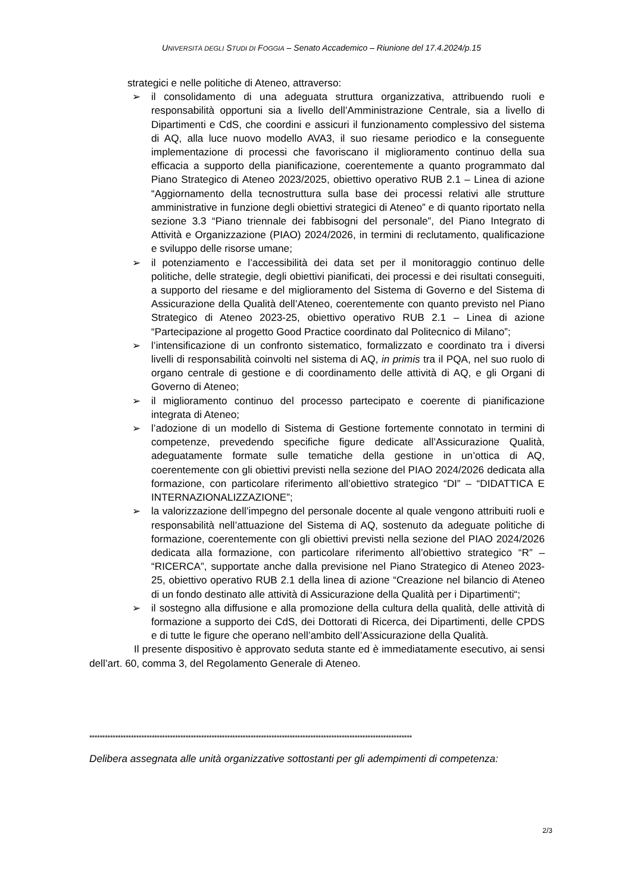UNIVERSITÀ DEGLI STUDI DI FOGGIA – Senato Accademico – Riunione del 17.4.2024/p.15
strategici e nelle politiche di Ateneo, attraverso:
➢ il consolidamento di una adeguata struttura organizzativa, attribuendo ruoli e responsabilità opportuni sia a livello dell’Amministrazione Centrale, sia a livello di Dipartimenti e CdS, che coordini e assicuri il funzionamento complessivo del sistema di AQ, alla luce nuovo modello AVA3, il suo riesame periodico e la conseguente implementazione di processi che favoriscano il miglioramento continuo della sua efficacia a supporto della pianificazione, coerentemente a quanto programmato dal Piano Strategico di Ateneo 2023/2025, obiettivo operativo RUB 2.1 – Linea di azione “Aggiornamento della tecnostruttura sulla base dei processi relativi alle strutture amministrative in funzione degli obiettivi strategici di Ateneo” e di quanto riportato nella sezione 3.3 “Piano triennale dei fabbisogni del personale”, del Piano Integrato di Attività e Organizzazione (PIAO) 2024/2026, in termini di reclutamento, qualificazione e sviluppo delle risorse umane;
➢ il potenziamento e l’accessibilità dei data set per il monitoraggio continuo delle politiche, delle strategie, degli obiettivi pianificati, dei processi e dei risultati conseguiti, a supporto del riesame e del miglioramento del Sistema di Governo e del Sistema di Assicurazione della Qualità dell’Ateneo, coerentemente con quanto previsto nel Piano Strategico di Ateneo 2023-25, obiettivo operativo RUB 2.1 – Linea di azione “Partecipazione al progetto Good Practice coordinato dal Politecnico di Milano”;
➢ l’intensificazione di un confronto sistematico, formalizzato e coordinato tra i diversi livelli di responsabilità coinvolti nel sistema di AQ, in primis tra il PQA, nel suo ruolo di organo centrale di gestione e di coordinamento delle attività di AQ, e gli Organi di Governo di Ateneo;
➢ il miglioramento continuo del processo partecipato e coerente di pianificazione integrata di Ateneo;
➢ l’adozione di un modello di Sistema di Gestione fortemente connotato in termini di competenze, prevedendo specifiche figure dedicate all’Assicurazione Qualità, adeguatamente formate sulle tematiche della gestione in un’ottica di AQ, coerentemente con gli obiettivi previsti nella sezione del PIAO 2024/2026 dedicata alla formazione, con particolare riferimento all’obiettivo strategico “DI” – “DIDATTICA E INTERNAZIONALIZZAZIONE”;
➢ la valorizzazione dell’impegno del personale docente al quale vengono attribuiti ruoli e responsabilità nell’attuazione del Sistema di AQ, sostenuto da adeguate politiche di formazione, coerentemente con gli obiettivi previsti nella sezione del PIAO 2024/2026 dedicata alla formazione, con particolare riferimento all’obiettivo strategico “R” – “RICERCA”, supportate anche dalla previsione nel Piano Strategico di Ateneo 2023-25, obiettivo operativo RUB 2.1 della linea di azione “Creazione nel bilancio di Ateneo di un fondo destinato alle attività di Assicurazione della Qualità per i Dipartimenti“;
➢ il sostegno alla diffusione e alla promozione della cultura della qualità, delle attività di formazione a supporto dei CdS, dei Dottorati di Ricerca, dei Dipartimenti, delle CPDS e di tutte le figure che operano nell’ambito dell’Assicurazione della Qualità.
Il presente dispositivo è approvato seduta stante ed è immediatamente esecutivo, ai sensi dell’art. 60, comma 3, del Regolamento Generale di Ateneo.
****************************************************************************************************************************
Delibera assegnata alle unità organizzative sottostanti per gli adempimenti di competenza:
2/3